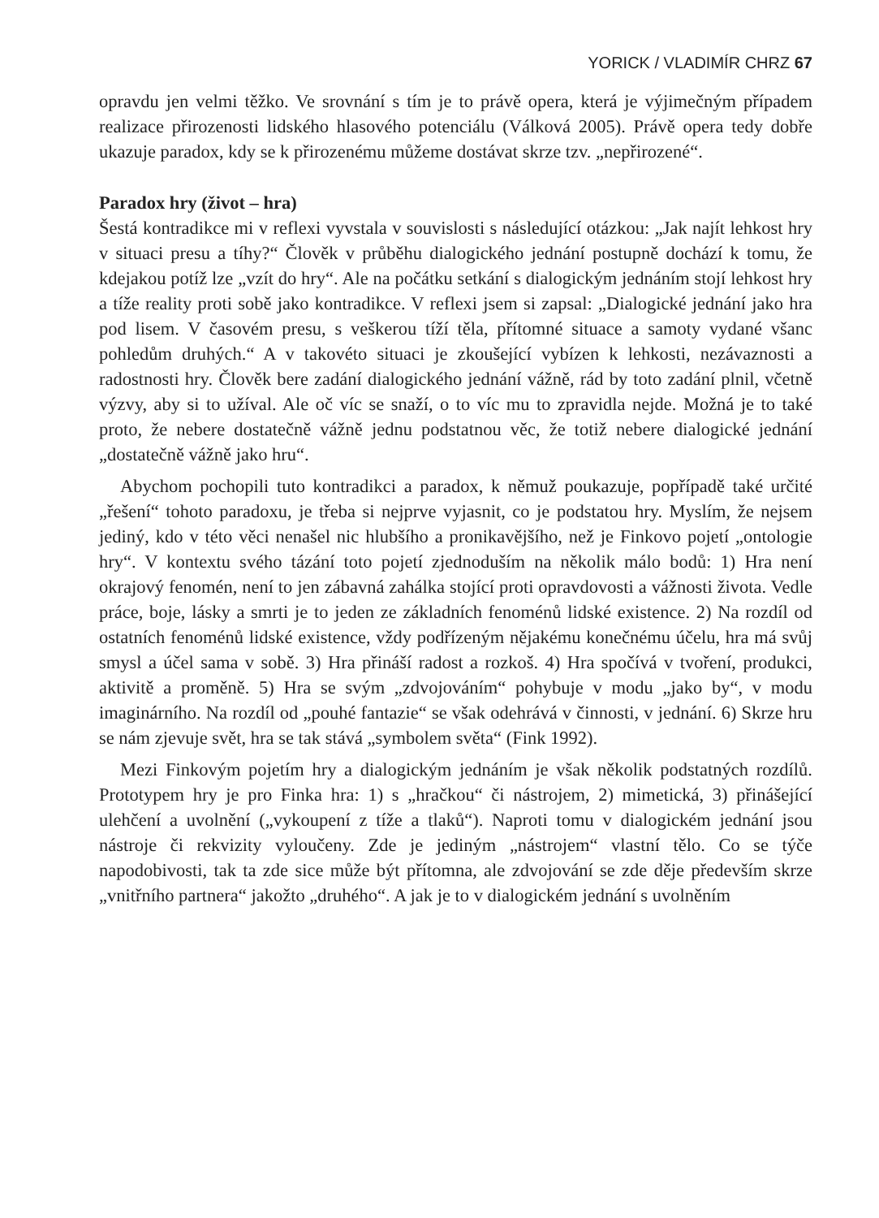YORICK / VLADIMÍR CHRZ 67
opravdu jen velmi těžko. Ve srovnání s tím je to právě opera, která je výjimečným případem realizace přirozenosti lidského hlasového potenciálu (Válková 2005). Právě opera tedy dobře ukazuje paradox, kdy se k přirozenému můžeme dostávat skrze tzv. „nepřirozené“.
Paradox hry (život – hra)
Šestá kontradikce mi v reflexi vyvstala v souvislosti s následující otázkou: „Jak najít lehkost hry v situaci presu a tíhy?“ Člověk v průběhu dialogického jednání postupně dochází k tomu, že kdejakou potíž lze „vzít do hry“. Ale na počátku setkání s dialogickým jednáním stojí lehkost hry a tíže reality proti sobě jako kontradikce. V reflexi jsem si zapsal: „Dialogické jednání jako hra pod lisem. V časovém presu, s veškerou tíží těla, přítomné situace a samoty vydané všanc pohledům druhých.“ A v takovéto situaci je zkoušející vybízen k lehkosti, nezávaznosti a radostnosti hry. Člověk bere zadání dialogického jednání vážně, rád by toto zadání plnil, včetně výzvy, aby si to užíval. Ale oč víc se snaží, o to víc mu to zpravidla nejde. Možná je to také proto, že nebere dostatečně vážně jednu podstatnou věc, že totiž nebere dialogické jednání „dostatečně vážně jako hru“.
Abychom pochopili tuto kontradikci a paradox, k němuž poukazuje, popřípadě také určité „řešení“ tohoto paradoxu, je třeba si nejprve vyjasnit, co je podstatou hry. Myslím, že nejsem jediný, kdo v této věci nenašel nic hlubšího a pronikavějšího, než je Finkovo pojetí „ontologie hry“. V kontextu svého tázání toto pojetí zjednoduším na několik málo bodů: 1) Hra není okrajový fenomén, není to jen zábavná zahálka stojící proti opravdovosti a vážnosti života. Vedle práce, boje, lásky a smrti je to jeden ze základních fenoménů lidské existence. 2) Na rozdíl od ostatních fenoménů lidské existence, vždy podřízeným nějakému konečnému účelu, hra má svůj smysl a účel sama v sobě. 3) Hra přináší radost a rozkoš. 4) Hra spočívá v tvoření, produkci, aktivitě a proměně. 5) Hra se svým „zdvojováním“ pohybuje v modu „jako by“, v modu imaginárního. Na rozdíl od „pouhé fantazie“ se však odehrává v činnosti, v jednání. 6) Skrze hru se nám zjevuje svět, hra se tak stává „symbolem světa“ (Fink 1992).
Mezi Finkovým pojetím hry a dialogickým jednáním je však několik podstatných rozdílů. Prototypem hry je pro Finka hra: 1) s „hračkou“ či nástrojem, 2) mimetická, 3) přinášející ulehčení a uvolnění („vykoupení z tíže a tlaků“). Naproti tomu v dialogickém jednání jsou nástroje či rekvizity vyloučeny. Zde je jediným „nástrojem“ vlastní tělo. Co se týče napodobivosti, tak ta zde sice může být přítomna, ale zdvojování se zde děje především skrze „vnitřního partnera“ jakožto „druhého“. A jak je to v dialogickém jednání s uvolněním